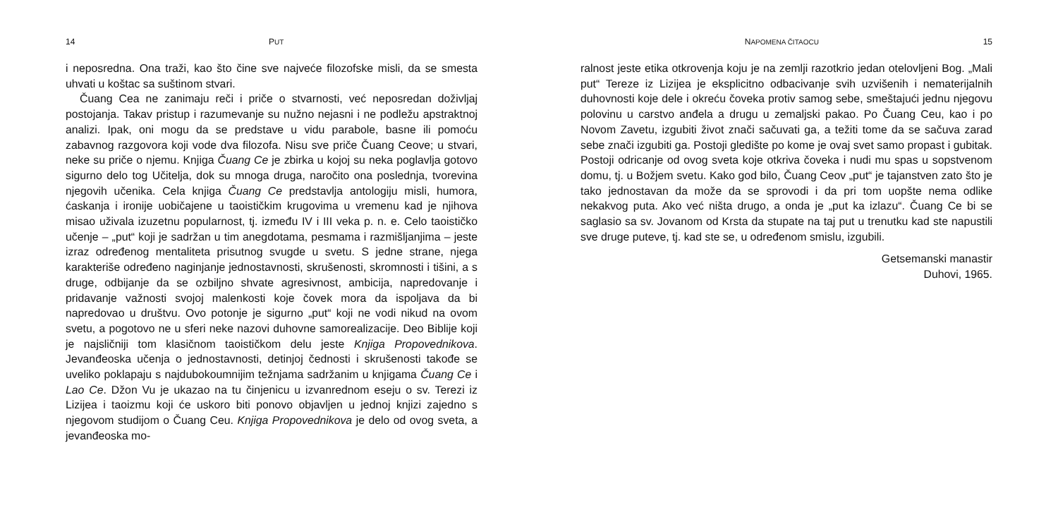14 PUT
i neposredna. Ona traži, kao što čine sve najveće filozofske misli, da se smesta uhvati u koštac sa suštinom stvari.
Čuang Cea ne zanimaju reči i priče o stvarnosti, već neposredan doživljaj postojanja. Takav pristup i razumevanje su nužno nejasni i ne podležu apstraktnoj analizi. Ipak, oni mogu da se predstave u vidu parabole, basne ili pomoću zabavnog razgovora koji vode dva filozofa. Nisu sve priče Čuang Ceove; u stvari, neke su priče o njemu. Knjiga Čuang Ce je zbirka u kojoj su neka poglavlja gotovo sigurno delo tog Učitelja, dok su mnoga druga, naročito ona poslednja, tvorevina njegovih učenika. Cela knjiga Čuang Ce predstavlja antologiju misli, humora, ćaskanja i ironije uobičajene u taoističkim krugovima u vremenu kad je njihova misao uživala izuzetnu popularnost, tj. između IV i III veka p. n. e. Celo taoističko učenje – „put“ koji je sadržan u tim anegdotama, pesmama i razmišljanjima – jeste izraz određenog mentaliteta prisutnog svugde u svetu. S jedne strane, njega karakteriše određeno naginjanje jednostavnosti, skrušenosti, skromnosti i tišini, a s druge, odbijanje da se ozbiljno shvate agresivnost, ambicija, napredovanje i pridavanje važnosti svojoj malenkosti koje čovek mora da ispoljava da bi napredovao u društvu. Ovo potonje je sigurno „put“ koji ne vodi nikud na ovom svetu, a pogotovo ne u sferi neke nazovi duhovne samorealizacije. Deo Biblije koji je najsličniji tom klasičnom taoističkom delu jeste Knjiga Propovednikova. Jevanđeoska učenja o jednostavnosti, detinjoj čednosti i skrušenosti takođe se uveliko poklapaju s najdubokoumnijim težnjama sadržanim u knjigama Čuang Ce i Lao Ce. Džon Vu je ukazao na tu činjenicu u izvanrednom eseju o sv. Terezi iz Lizijea i taoizmu koji će uskoro biti ponovo objavljen u jednoj knjizi zajedno s njegovom studijom o Čuang Ceu. Knjiga Propovednikova je delo od ovog sveta, a jevanđeoska mo-
NAPOMENA ČITAOCU 15
ralnost jeste etika otkrovenja koju je na zemlji razotkrio jedan otelovljeni Bog. „Mali put“ Tereze iz Lizijea je eksplicitno odbacivanje svih uzvišenih i nematerijalnih duhovnosti koje dele i okreću čoveka protiv samog sebe, smeštajući jednu njegovu polovinu u carstvo anđela a drugu u zemaljski pakao. Po Čuang Ceu, kao i po Novom Zavetu, izgubiti život znači sačuvati ga, a težiti tome da se sačuva zarad sebe znači izgubiti ga. Postoji gledište po kome je ovaj svet samo propast i gubitak. Postoji odricanje od ovog sveta koje otkriva čoveka i nudi mu spas u sopstvenom domu, tj. u Božjem svetu. Kako god bilo, Čuang Ceov „put“ je tajanstven zato što je tako jednostavan da može da se sprovodi i da pri tom uopšte nema odlike nekakvog puta. Ako već ništa drugo, a onda je „put ka izlazu“. Čuang Ce bi se saglasio sa sv. Jovanom od Krsta da stupate na taj put u trenutku kad ste napustili sve druge puteve, tj. kad ste se, u određenom smislu, izgubili.
Getsemanski manastir
Duhovi, 1965.